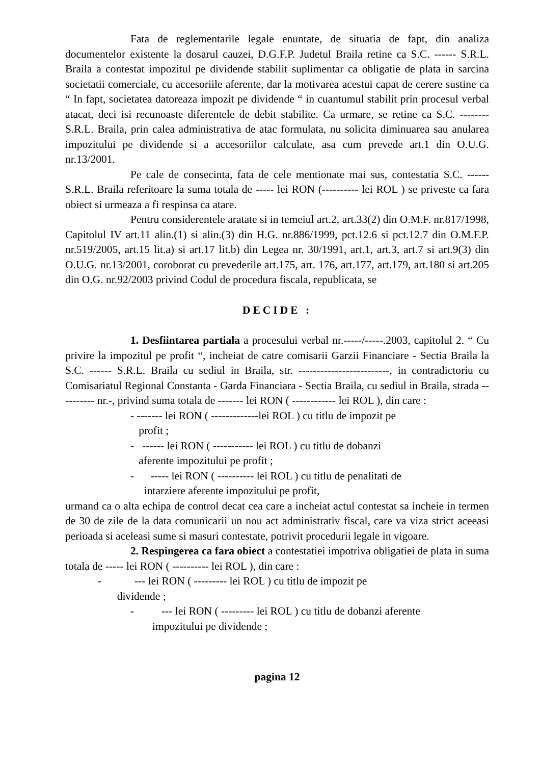Fata de reglementarile legale enuntate, de situatia de fapt, din analiza documentelor existente la dosarul cauzei, D.G.F.P. Judetul Braila retine ca S.C. ------ S.R.L. Braila a contestat impozitul pe dividende stabilit suplimentar ca obligatie de plata in sarcina societatii comerciale, cu accesoriile aferente, dar la motivarea acestui capat de cerere sustine ca “ In fapt, societatea datoreaza impozit pe dividende “ in cuantumul stabilit prin procesul verbal atacat, deci isi recunoaste diferentele de debit stabilite. Ca urmare, se retine ca S.C. --------S.R.L. Braila, prin calea administrativa de atac formulata, nu solicita diminuarea sau anularea impozitului pe dividende si a accesoriilor calculate, asa cum prevede art.1 din O.U.G. nr.13/2001.
Pe cale de consecinta, fata de cele mentionate mai sus, contestatia S.C. ------ S.R.L. Braila referitoare la suma totala de ----- lei RON (---------- lei ROL ) se priveste ca fara obiect si urmeaza a fi respinsa ca atare.
Pentru considerentele aratate si in temeiul art.2, art.33(2) din O.M.F. nr.817/1998, Capitolul IV art.11 alin.(1) si alin.(3) din H.G. nr.886/1999, pct.12.6 si pct.12.7 din O.M.F.P. nr.519/2005, art.15 lit.a) si art.17 lit.b) din Legea nr. 30/1991, art.1, art.3, art.7 si art.9(3) din O.U.G. nr.13/2001, coroborat cu prevederile art.175, art. 176, art.177, art.179, art.180 si art.205 din O.G. nr.92/2003 privind Codul de procedura fiscala, republicata, se
DECIDE :
1. Desfiintarea partiala a procesului verbal nr.-----/-----.2003, capitolul 2. “ Cu privire la impozitul pe profit “, incheiat de catre comisarii Garzii Financiare - Sectia Braila la S.C. ------ S.R.L. Braila cu sediul in Braila, str. -------------------------, in contradictoriu cu Comisariatul Regional Constanta - Garda Financiara - Sectia Braila, cu sediul in Braila, strada ---------- nr.-, privind suma totala de ------- lei RON ( ------------ lei ROL ), din care :
- ------- lei RON ( -------------lei ROL ) cu titlu de impozit pe
profit ;
- ------ lei RON ( ----------- lei ROL ) cu titlu de dobanzi
aferente impozitului pe profit ;
- ----- lei RON ( ---------- lei ROL ) cu titlu de penalitati de
intarziere aferente impozitului pe profit,
urmand ca o alta echipa de control decat cea care a incheiat actul contestat sa incheie in termen de 30 de zile de la data comunicarii un nou act administrativ fiscal, care va viza strict aceeasi perioada si aceleasi sume si masuri contestate, potrivit procedurii legale in vigoare.
2. Respingerea ca fara obiect a contestatiei impotriva obligatiei de plata in suma totala de ----- lei RON ( ---------- lei ROL ), din care :
- --- lei RON ( --------- lei ROL ) cu titlu de impozit pe
dividende ;
- --- lei RON ( --------- lei ROL ) cu titlu de dobanzi aferente
impozitului pe dividende ;
pagina 12